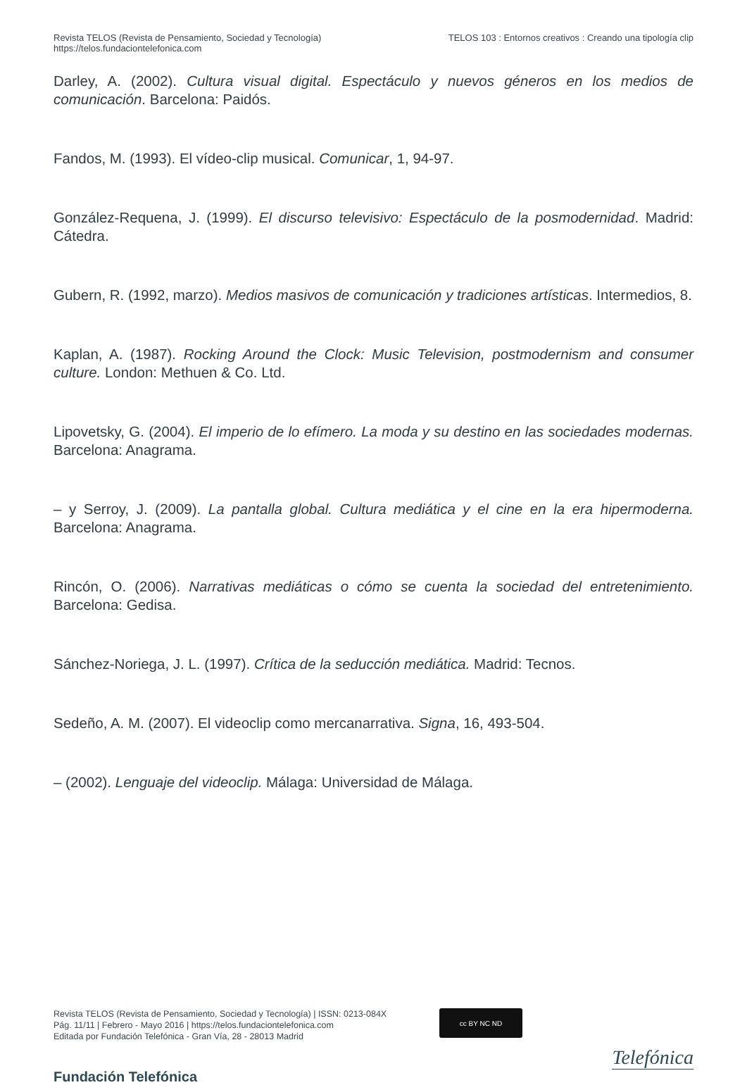Revista TELOS (Revista de Pensamiento, Sociedad y Tecnología)
https://telos.fundaciontelefonica.com
TELOS 103 : Entornos creativos : Creando una tipología clip
Darley, A. (2002). Cultura visual digital. Espectáculo y nuevos géneros en los medios de comunicación. Barcelona: Paidós.
Fandos, M. (1993). El vídeo-clip musical. Comunicar, 1, 94-97.
González-Requena, J. (1999). El discurso televisivo: Espectáculo de la posmodernidad. Madrid: Cátedra.
Gubern, R. (1992, marzo). Medios masivos de comunicación y tradiciones artísticas. Intermedios, 8.
Kaplan, A. (1987). Rocking Around the Clock: Music Television, postmodernism and consumer culture. London: Methuen & Co. Ltd.
Lipovetsky, G. (2004). El imperio de lo efímero. La moda y su destino en las sociedades modernas. Barcelona: Anagrama.
– y Serroy, J. (2009). La pantalla global. Cultura mediática y el cine en la era hipermoderna. Barcelona: Anagrama.
Rincón, O. (2006). Narrativas mediáticas o cómo se cuenta la sociedad del entretenimiento. Barcelona: Gedisa.
Sánchez-Noriega, J. L. (1997). Crítica de la seducción mediática. Madrid: Tecnos.
Sedeño, A. M. (2007). El videoclip como mercanarrativa. Signa, 16, 493-504.
– (2002). Lenguaje del videoclip. Málaga: Universidad de Málaga.
Revista TELOS (Revista de Pensamiento, Sociedad y Tecnología) | ISSN: 0213-084X
Pág. 11/11 | Febrero - Mayo 2016 | https://telos.fundaciontelefonica.com
Editada por Fundación Telefónica - Gran Vía, 28 - 28013 Madrid
cc BY NC ND
Fundación Telefónica
Telefónica